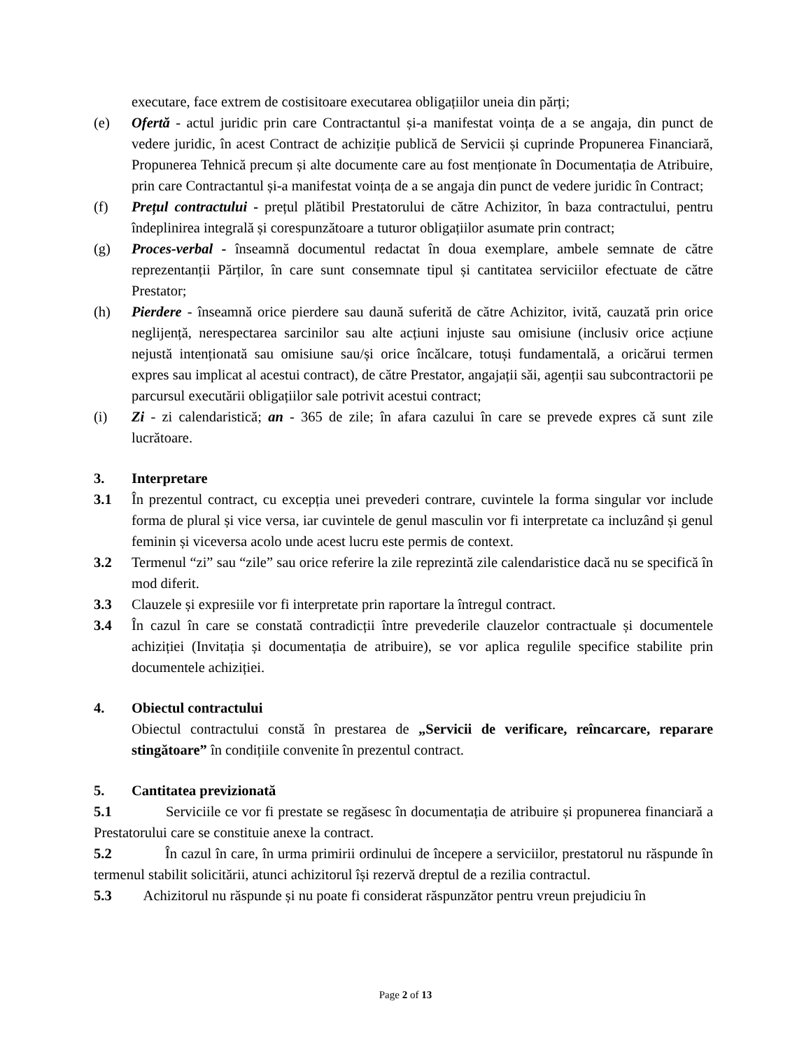executare, face extrem de costisitoare executarea obligațiilor uneia din părți;
(e) Ofertă - actul juridic prin care Contractantul și-a manifestat voința de a se angaja, din punct de vedere juridic, în acest Contract de achiziție publică de Servicii și cuprinde Propunerea Financiară, Propunerea Tehnică precum și alte documente care au fost menționate în Documentația de Atribuire, prin care Contractantul și-a manifestat voința de a se angaja din punct de vedere juridic în Contract;
(f) Prețul contractului - prețul plătibil Prestatorului de către Achizitor, în baza contractului, pentru îndeplinirea integrală și corespunzătoare a tuturor obligațiilor asumate prin contract;
(g) Proces-verbal - înseamnă documentul redactat în doua exemplare, ambele semnate de către reprezentanții Părților, în care sunt consemnate tipul și cantitatea serviciilor efectuate de către Prestator;
(h) Pierdere - înseamnă orice pierdere sau daună suferită de către Achizitor, ivită, cauzată prin orice neglijență, nerespectarea sarcinilor sau alte acțiuni injuste sau omisiune (inclusiv orice acțiune nejustă intenționată sau omisiune sau/și orice încălcare, totuși fundamentală, a oricărui termen expres sau implicat al acestui contract), de către Prestator, angajații săi, agenții sau subcontractorii pe parcursul executării obligațiilor sale potrivit acestui contract;
(i) Zi - zi calendaristică; an - 365 de zile; în afara cazului în care se prevede expres că sunt zile lucrătoare.
3. Interpretare
3.1 În prezentul contract, cu excepția unei prevederi contrare, cuvintele la forma singular vor include forma de plural și vice versa, iar cuvintele de genul masculin vor fi interpretate ca incluzând și genul feminin și viceversa acolo unde acest lucru este permis de context.
3.2 Termenul “zi” sau “zile” sau orice referire la zile reprezintă zile calendaristice dacă nu se specifică în mod diferit.
3.3 Clauzele și expresiile vor fi interpretate prin raportare la întregul contract.
3.4 În cazul în care se constată contradicții între prevederile clauzelor contractuale și documentele achiziției (Invitația și documentația de atribuire), se vor aplica regulile specifice stabilite prin documentele achiziției.
4. Obiectul contractului
Obiectul contractului constă în prestarea de „Servicii de verificare, reîncarcare, reparare stingătoare” în condițiile convenite în prezentul contract.
5. Cantitatea previzionată
5.1 Serviciile ce vor fi prestate se regăsesc în documentația de atribuire și propunerea financiară a Prestatorului care se constituie anexe la contract.
5.2 În cazul în care, în urma primirii ordinului de începere a serviciilor, prestatorul nu răspunde în termenul stabilit solicitării, atunci achizitorul își rezervă dreptul de a rezilia contractul.
5.3 Achizitorul nu răspunde și nu poate fi considerat răspunzător pentru vreun prejudiciu în
Page 2 of 13